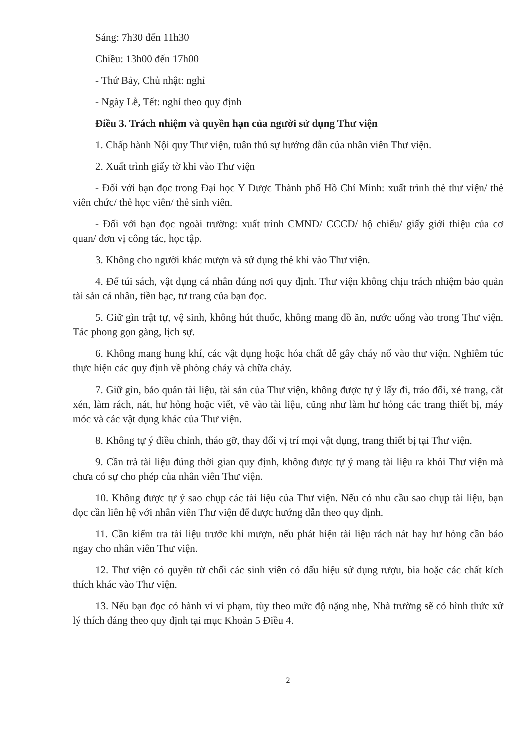Sáng: 7h30 đến 11h30
Chiều: 13h00 đến 17h00
- Thứ Bảy, Chủ nhật: nghỉ
- Ngày Lễ, Tết: nghỉ theo quy định
Điều 3. Trách nhiệm và quyền hạn của người sử dụng Thư viện
1. Chấp hành Nội quy Thư viện, tuân thủ sự hướng dẫn của nhân viên Thư viện.
2. Xuất trình giấy tờ khi vào Thư viện
- Đối với bạn đọc trong Đại học Y Dược Thành phố Hồ Chí Minh: xuất trình thẻ thư viện/ thẻ viên chức/ thẻ học viên/ thẻ sinh viên.
- Đối với bạn đọc ngoài trường: xuất trình CMND/ CCCD/ hộ chiếu/ giấy giới thiệu của cơ quan/ đơn vị công tác, học tập.
3. Không cho người khác mượn và sử dụng thẻ khi vào Thư viện.
4. Để túi sách, vật dụng cá nhân đúng nơi quy định. Thư viện không chịu trách nhiệm bảo quản tài sản cá nhân, tiền bạc, tư trang của bạn đọc.
5. Giữ gìn trật tự, vệ sinh, không hút thuốc, không mang đồ ăn, nước uống vào trong Thư viện. Tác phong gọn gàng, lịch sự.
6. Không mang hung khí, các vật dụng hoặc hóa chất dễ gây cháy nổ vào thư viện. Nghiêm túc thực hiện các quy định về phòng cháy và chữa cháy.
7. Giữ gìn, bảo quản tài liệu, tài sản của Thư viện, không được tự ý lấy đi, tráo đổi, xé trang, cắt xén, làm rách, nát, hư hỏng hoặc viết, vẽ vào tài liệu, cũng như làm hư hỏng các trang thiết bị, máy móc và các vật dụng khác của Thư viện.
8. Không tự ý điều chỉnh, tháo gỡ, thay đổi vị trí mọi vật dụng, trang thiết bị tại Thư viện.
9. Cần trả tài liệu đúng thời gian quy định, không được tự ý mang tài liệu ra khỏi Thư viện mà chưa có sự cho phép của nhân viên Thư viện.
10. Không được tự ý sao chụp các tài liệu của Thư viện. Nếu có nhu cầu sao chụp tài liệu, bạn đọc cần liên hệ với nhân viên Thư viện để được hướng dẫn theo quy định.
11. Cần kiểm tra tài liệu trước khi mượn, nếu phát hiện tài liệu rách nát hay hư hỏng cần báo ngay cho nhân viên Thư viện.
12. Thư viện có quyền từ chối các sinh viên có dấu hiệu sử dụng rượu, bia hoặc các chất kích thích khác vào Thư viện.
13. Nếu bạn đọc có hành vi vi phạm, tùy theo mức độ nặng nhẹ, Nhà trường sẽ có hình thức xử lý thích đáng theo quy định tại mục Khoản 5 Điều 4.
2